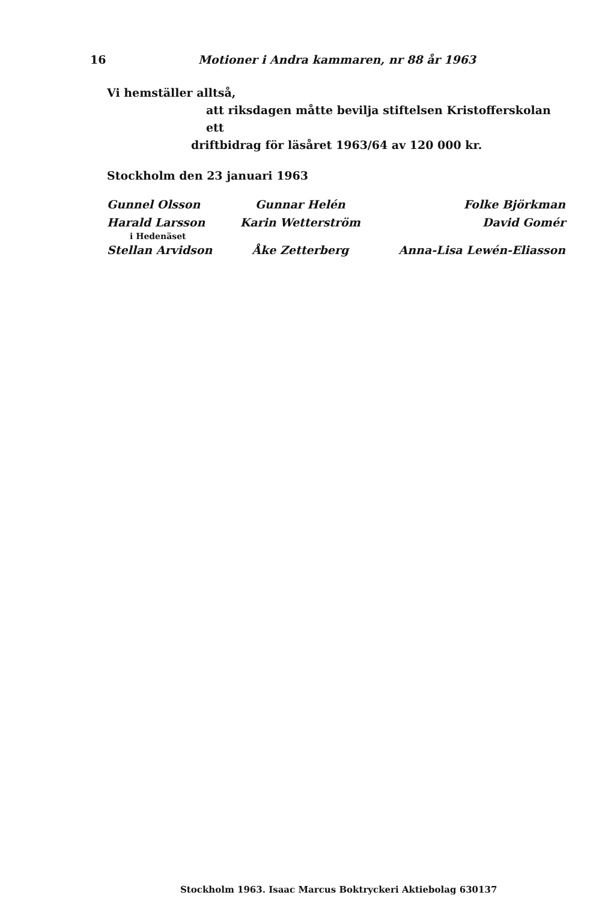16 Motioner i Andra kammaren, nr 88 år 1963
Vi hemställer alltså,
att riksdagen måtte bevilja stiftelsen Kristofferskolan ett
driftbidrag för läsåret 1963/64 av 120 000 kr.
Stockholm den 23 januari 1963
| Gunnel Olsson | Gunnar Helén | Folke Björkman |
| Harald Larsson | Karin Wetterström | David Gomér |
| i Hedenäset | | |
| Stellan Arvidson | Åke Zetterberg | Anna-Lisa Lewén-Eliasson |
Stockholm 1963. Isaac Marcus Boktryckeri Aktiebolag 630137